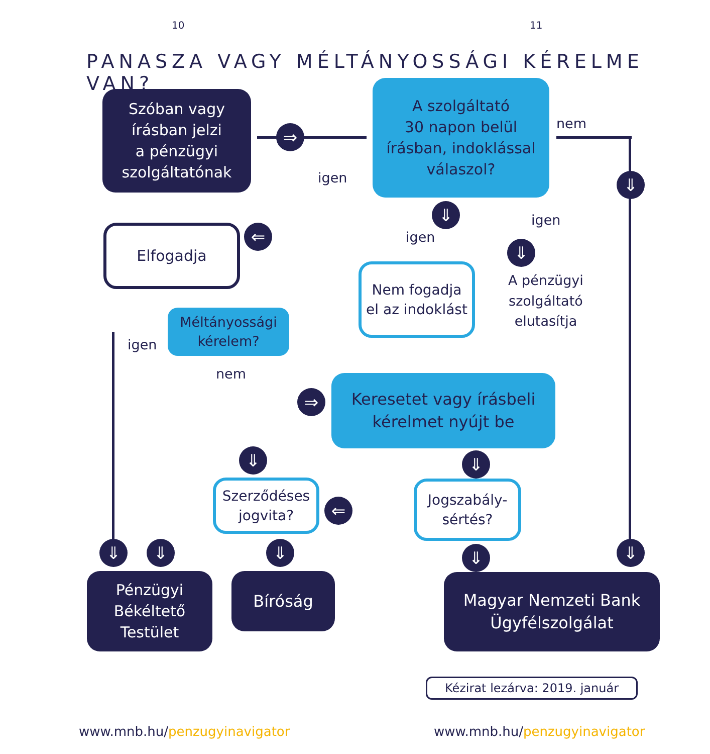10 11
PANASZA VAGY MÉLTÁNYOSSÁGI KÉRELME VAN?
Szóban vagy
írásban jelzi
a pénzügyi
szolgáltatónak
⇒
A szolgáltató
30 napon belül
írásban, indoklással
válaszol?
nem
igen ⇓
Elfogadja ⇐
⇓
igen
⇓
igen
Nem fogadja
el az indoklást
A pénzügyi
szolgáltató
elutasítja
Méltányossági
kérelem?
igen
nem
⇒
Keresetet vagy írásbeli
kérelmet nyújt be
⇓ ⇓
Szerződéses
jogvita?
⇐
Jogszabály-
sértés?
⇓ ⇓ ⇓ ⇓ ⇓
Pénzügyi
Békéltető
Testület
Bíróság
Magyar Nemzeti Bank
Ügyfélszolgálat
Kézirat lezárva: 2019. január
www.mnb.hu/penzugyinavigator www.mnb.hu/penzugyinavigator